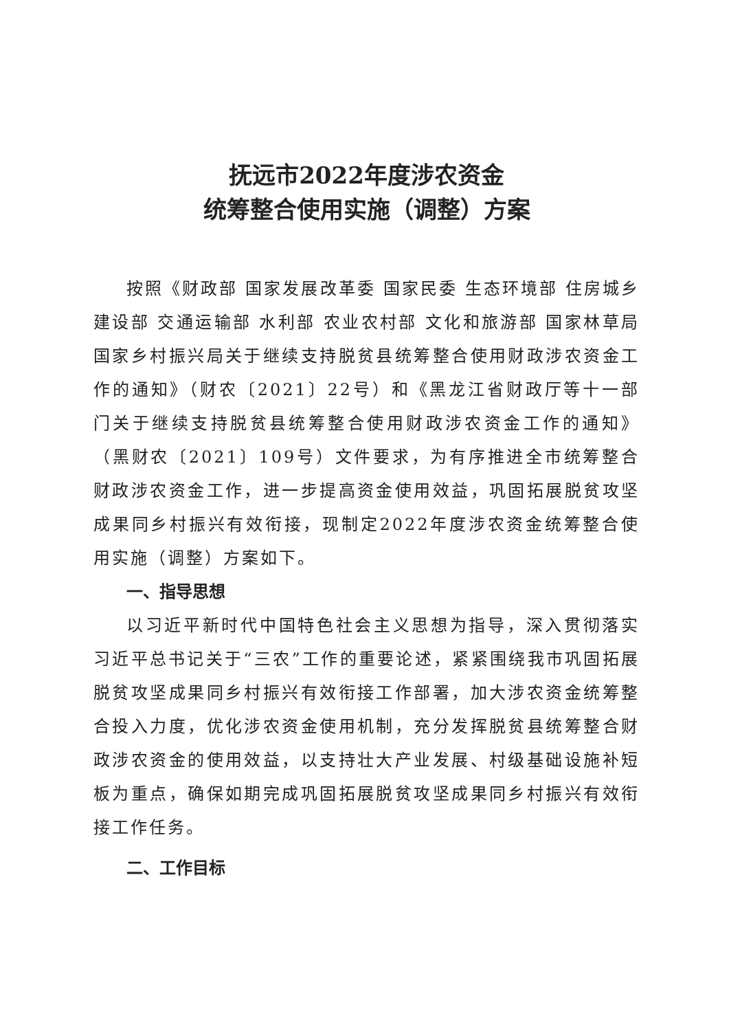抚远市2022年度涉农资金
统筹整合使用实施（调整）方案
按照《财政部 国家发展改革委 国家民委 生态环境部 住房城乡建设部 交通运输部 水利部 农业农村部 文化和旅游部 国家林草局 国家乡村振兴局关于继续支持脱贫县统筹整合使用财政涉农资金工作的通知》（财农〔2021〕22号）和《黑龙江省财政厅等十一部门关于继续支持脱贫县统筹整合使用财政涉农资金工作的通知》（黑财农〔2021〕109号）文件要求，为有序推进全市统筹整合财政涉农资金工作，进一步提高资金使用效益，巩固拓展脱贫攻坚成果同乡村振兴有效衔接，现制定2022年度涉农资金统筹整合使用实施（调整）方案如下。
一、指导思想
以习近平新时代中国特色社会主义思想为指导，深入贯彻落实习近平总书记关于“三农”工作的重要论述，紧紧围绕我市巩固拓展脱贫攻坚成果同乡村振兴有效衔接工作部署，加大涉农资金统筹整合投入力度，优化涉农资金使用机制，充分发挥脱贫县统筹整合财政涉农资金的使用效益，以支持壮大产业发展、村级基础设施补短板为重点，确保如期完成巩固拓展脱贫攻坚成果同乡村振兴有效衔接工作任务。
二、工作目标